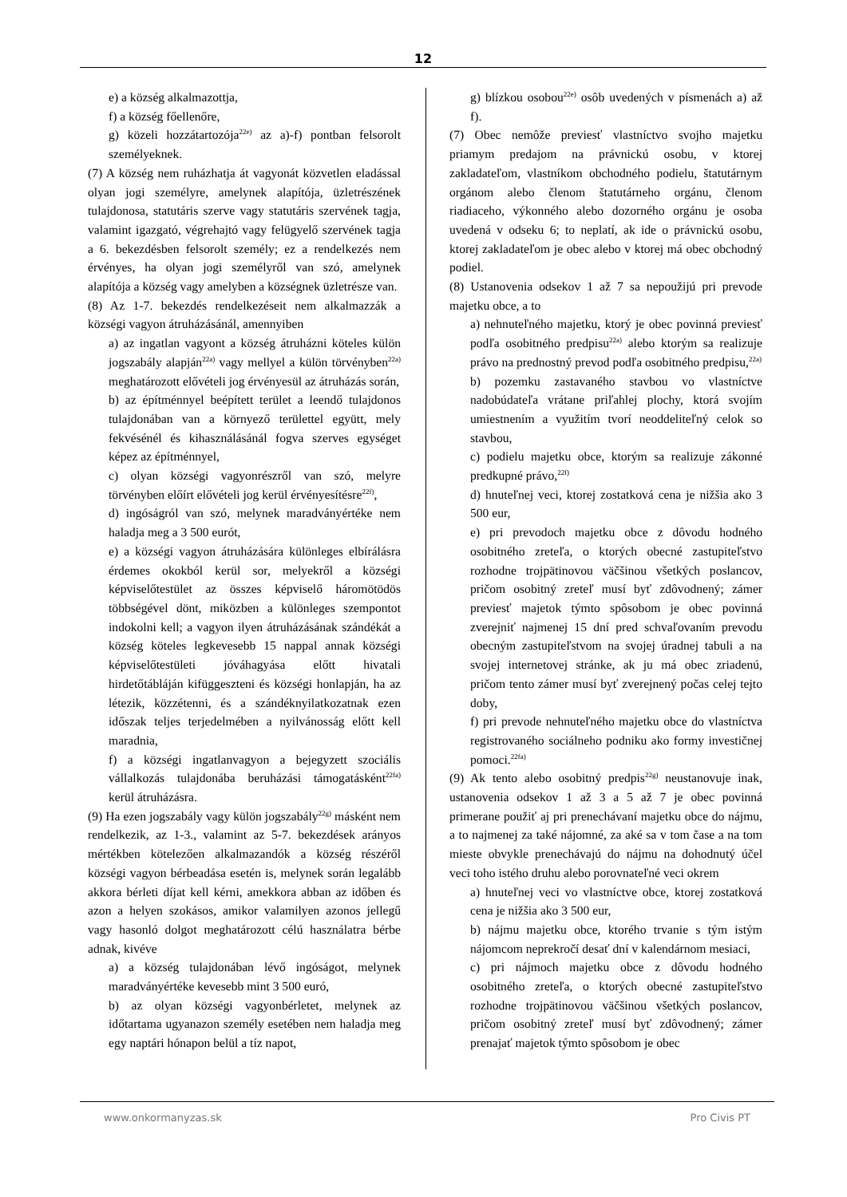12
e) a község alkalmazottja,
f) a község főellenőre,
g) közeli hozzátartozója<sup>22e)</sup> az a)-f) pontban felsorolt személyeknek.
(7) A község nem ruházhatja át vagyonát közvetlen eladással olyan jogi személyre, amelynek alapítója, üzletrészének tulajdonosa, statutáris szerve vagy statutáris szervének tagja, valamint igazgató, végrehajtó vagy felügyelő szervének tagja a 6. bekezdésben felsorolt személy; ez a rendelkezés nem érvényes, ha olyan jogi személyről van szó, amelynek alapítója a község vagy amelyben a községnek üzletrésze van.
(8) Az 1-7. bekezdés rendelkezéseit nem alkalmazzák a községi vagyon átruházásánál, amennyiben
a) az ingatlan vagyont a község átruházni köteles külön jogszabály alapján<sup>22a)</sup> vagy mellyel a külön törvényben<sup>22a)</sup> meghatározott elővételi jog érvényesül az átruházás során,
b) az építménnyel beépített terület a leendő tulajdonos tulajdonában van a környező területtel együtt, mely fekvésénél és kihasználásánál fogva szerves egységet képez az építménnyel,
c) olyan községi vagyonrészről van szó, melyre törvényben előírt elővételi jog kerül érvényesítésre<sup>22f)</sup>,
d) ingóságról van szó, melynek maradványértéke nem haladja meg a 3 500 eurót,
e) a községi vagyon átruházására különleges elbírálásra érdemes okokból kerül sor, melyekről a községi képviselőtestület az összes képviselő háromötödös többségével dönt, miközben a különleges szempontot indokolni kell; a vagyon ilyen átruházásának szándékát a község köteles legkevesebb 15 nappal annak községi képviselőtestületi jóváhagyása előtt hivatali hirdetőtábláján kifüggeszteni és községi honlapján, ha az létezik, közzétenni, és a szándéknyilatkozatnak ezen időszak teljes terjedelmében a nyilvánosság előtt kell maradnia,
f) a községi ingatlanvagyon a bejegyzett szociális vállalkozás tulajdonába beruházási támogatásként<sup>22fa)</sup> kerül átruházásra.
(9) Ha ezen jogszabály vagy külön jogszabály<sup>22g)</sup> másként nem rendelkezik, az 1-3., valamint az 5-7. bekezdések arányos mértékben kötelezően alkalmazandók a község részéről községi vagyon bérbeadása esetén is, melynek során legalább akkora bérleti díjat kell kérni, amekkora abban az időben és azon a helyen szokásos, amikor valamilyen azonos jellegű vagy hasonló dolgot meghatározott célú használatra bérbe adnak, kivéve
a) a község tulajdonában lévő ingóságot, melynek maradványértéke kevesebb mint 3 500 euró,
b) az olyan községi vagyonbérletet, melynek az időtartama ugyanazon személy esetében nem haladja meg egy naptári hónapon belül a tíz napot,
g) blízkou osobou<sup>22e)</sup> osôb uvedených v písmenách a) až f).
(7) Obec nemôže previesť vlastníctvo svojho majetku priamym predajom na právnickú osobu, v ktorej zakladateľom, vlastníkom obchodného podielu, štatutárnym orgánom alebo členom štatutárneho orgánu, členom riadiaceho, výkonného alebo dozorného orgánu je osoba uvedená v odseku 6; to neplatí, ak ide o právnickú osobu, ktorej zakladateľom je obec alebo v ktorej má obec obchodný podiel.
(8) Ustanovenia odsekov 1 až 7 sa nepoužijú pri prevode majetku obce, a to
a) nehnuteľného majetku, ktorý je obec povinná previesť podľa osobitného predpisu<sup>22a)</sup> alebo ktorým sa realizuje právo na prednostný prevod podľa osobitného predpisu,<sup>22a)</sup>
b) pozemku zastavaného stavbou vo vlastníctve nadobúdateľa vrátane priľahlej plochy, ktorá svojím umiestnením a využitím tvorí neoddeliteľný celok so stavbou,
c) podielu majetku obce, ktorým sa realizuje zákonné predkupné právo,<sup>22f)</sup>
d) hnuteľnej veci, ktorej zostatková cena je nižšia ako 3 500 eur,
e) pri prevodoch majetku obce z dôvodu hodného osobitného zreteľa, o ktorých obecné zastupiteľstvo rozhodne trojpätinovou väčšinou všetkých poslancov, pričom osobitný zreteľ musí byť zdôvodnený; zámer previesť majetok týmto spôsobom je obec povinná zverejniť najmenej 15 dní pred schvaľovaním prevodu obecným zastupiteľstvom na svojej úradnej tabuli a na svojej internetovej stránke, ak ju má obec zriadenú, pričom tento zámer musí byť zverejnený počas celej tejto doby,
f) pri prevode nehnuteľného majetku obce do vlastníctva registrovaného sociálneho podniku ako formy investičnej pomoci.<sup>22fa)</sup>
(9) Ak tento alebo osobitný predpis<sup>22g)</sup> neustanovuje inak, ustanovenia odsekov 1 až 3 a 5 až 7 je obec povinná primerane použiť aj pri prenechávaní majetku obce do nájmu, a to najmenej za také nájomné, za aké sa v tom čase a na tom mieste obvykle prenechávajú do nájmu na dohodnutý účel veci toho istého druhu alebo porovnateľné veci okrem
a) hnuteľnej veci vo vlastníctve obce, ktorej zostatková cena je nižšia ako 3 500 eur,
b) nájmu majetku obce, ktorého trvanie s tým istým nájomcom neprekročí desať dní v kalendárnom mesiaci,
c) pri nájmoch majetku obce z dôvodu hodného osobitného zreteľa, o ktorých obecné zastupiteľstvo rozhodne trojpätinovou väčšinou všetkých poslancov, pričom osobitný zreteľ musí byť zdôvodnený; zámer prenajať majetok týmto spôsobom je obec
www.onkormanyzas.sk Pro Civis PT